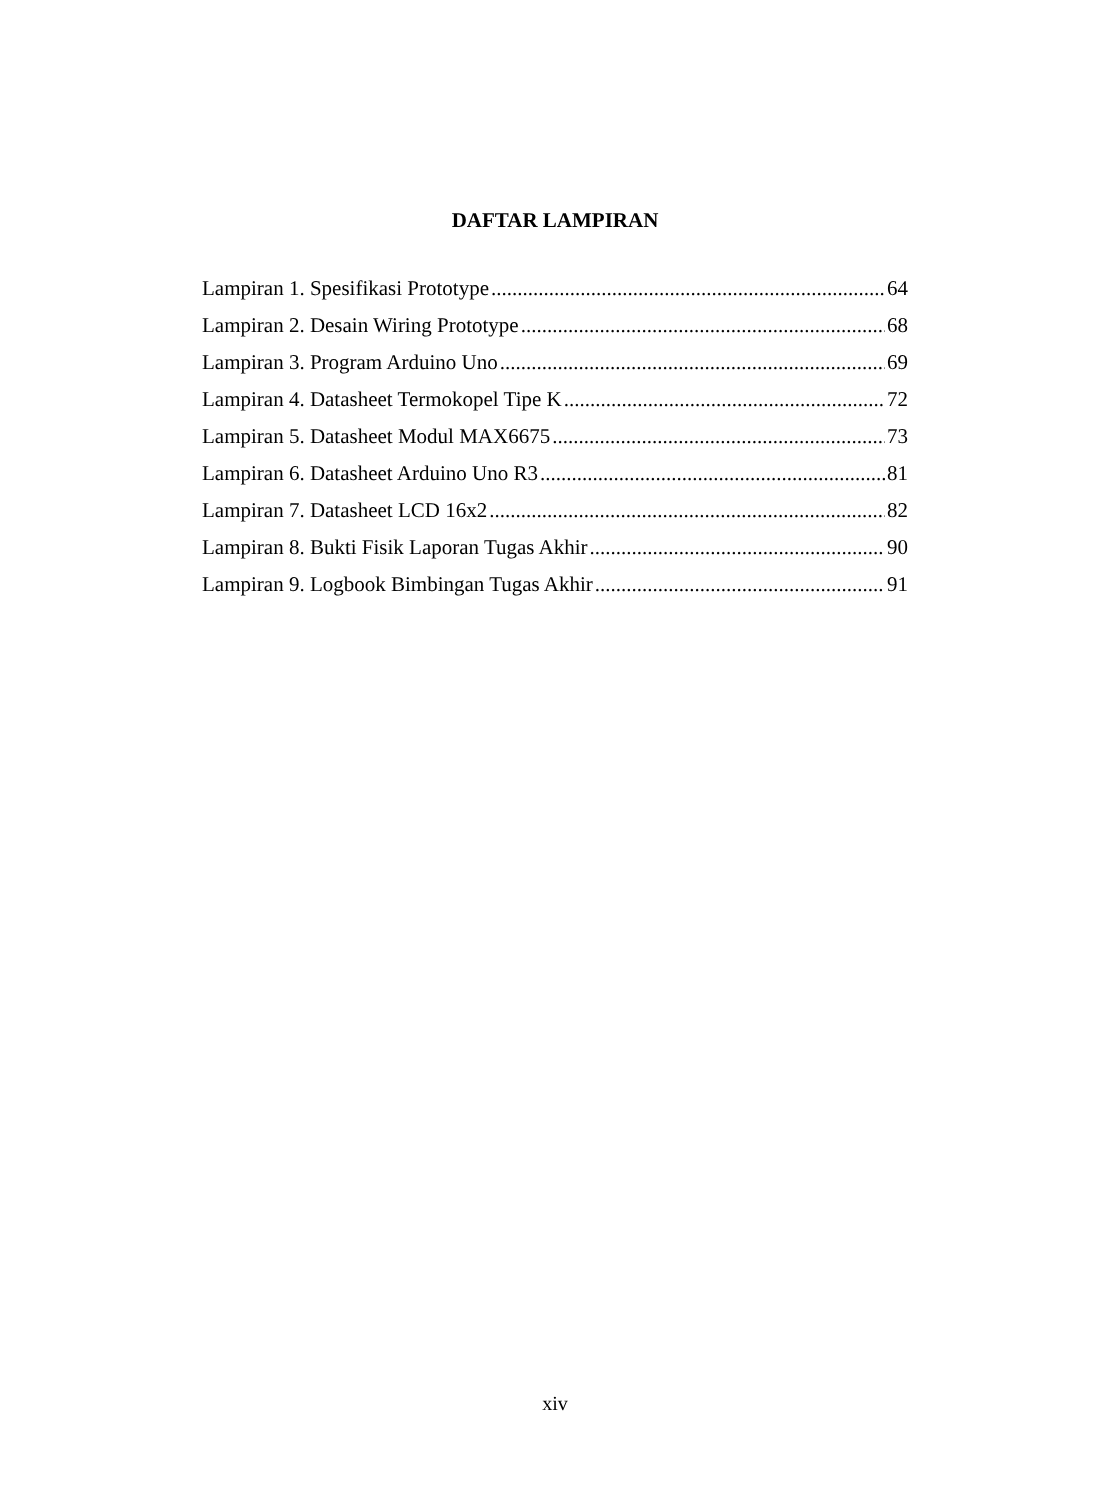DAFTAR LAMPIRAN
Lampiran 1. Spesifikasi Prototype 64
Lampiran 2. Desain Wiring Prototype 68
Lampiran 3. Program Arduino Uno 69
Lampiran 4. Datasheet Termokopel Tipe K 72
Lampiran 5. Datasheet Modul MAX6675 73
Lampiran 6. Datasheet Arduino Uno R3 81
Lampiran 7. Datasheet LCD 16x2 82
Lampiran 8. Bukti Fisik Laporan Tugas Akhir 90
Lampiran 9. Logbook Bimbingan Tugas Akhir 91
xiv